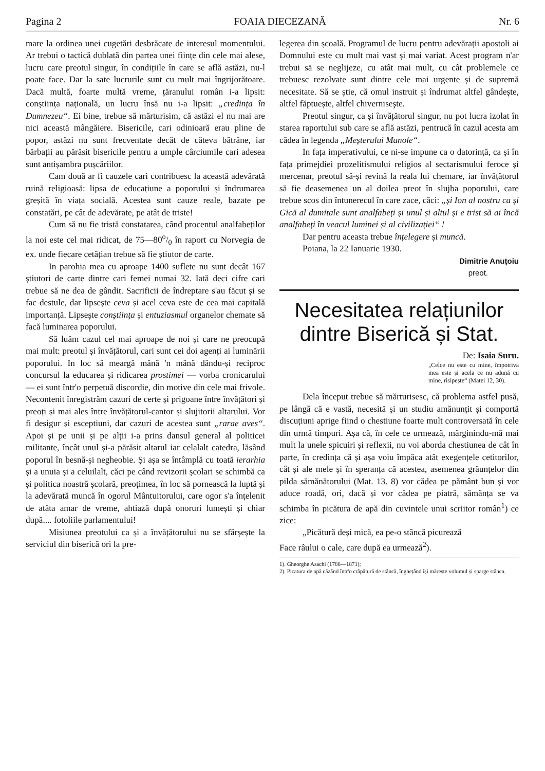Pagina 2 FOAIA DIECEZANĂ Nr. 6
mare la ordinea unei cugetări desbrăcate de interesul momentului. Ar trebui o tactică dublată din partea unei ființe din cele mai alese, lucru care preotul singur, în condițiile în care se află astăzi, nu-l poate face. Dar la sate lucrurile sunt cu mult mai îngrijorătoare. Dacă multă, foarte multă vreme, țăranului român i-a lipsit: conștiința națională, un lucru însă nu i-a lipsit: „credința în Dumnezeu“. Ei bine, trebue să mărturisim, că astăzi el nu mai are nici această mângăiere. Bisericile, cari odinioară erau pline de popor, astăzi nu sunt frecventate decât de câteva bătrâne, iar bărbații au părăsit bisericile pentru a umple cârciumile cari adesea sunt antișambra pușcăriilor.
Cam două ar fi cauzele cari contribuesc la această adevărată ruină religioasă: lipsa de educațiune a poporului și îndrumarea greșită în viața socială. Acestea sunt cauze reale, bazate pe constatări, pe cât de adevărate, pe atât de triste!
Cum să nu fie tristă constatarea, când procentul analfabeților la noi este cel mai ridicat, de 75—80o/0 în raport cu Norvegia de ex. unde fiecare cetățian trebue să fie știutor de carte.
In parohia mea cu aproape 1400 suflete nu sunt decât 167 știutori de carte dintre cari femei numai 32. Iată deci cifre cari trebue să ne dea de gândit. Sacrificii de îndreptare s'au făcut și se fac destule, dar lipsește ceva și acel ceva este de cea mai capitală importanță. Lipsește conștiința și entuziasmul organelor chemate să facă luminarea poporului.
Să luăm cazul cel mai aproape de noi și care ne preocupă mai mult: preotul și învățătorul, cari sunt cei doi agenți ai luminării poporului. In loc să meargă mână 'n mână dându-și reciproc concursul la educarea și ridicarea prostimei — vorba cronicarului — ei sunt într'o perpetuă discordie, din motive din cele mai frivole. Necontenit înregistrăm cazuri de certe și prigoane între învățători și preoți și mai ales între învățătorul-cantor și slujitorii altarului. Vor fi desigur și esceptiuni, dar cazuri de acestea sunt „rarae aves“. Apoi și pe unii și pe alții i-a prins dansul general al politicei militante, încât unul și-a părăsit altarul iar celalalt catedra, lăsând poporul în besnă-și negheobie. Și așa se întâmplă cu toată ierarhia și a unuia și a celuilalt, căci pe când revizorii școlari se schimbă ca și politica noastră școlară, preoțimea, în loc să pornească la luptă și la adevărată muncă în ogorul Mântuitorului, care ogor s'a înțelenit de atâta amar de vreme, ahtiază după onoruri lumești și chiar după.... fotoliile parlamentului!
Misiunea preotului ca și a învățătorului nu se sfârșește la serviciul din biserică ori la pre-
legerea din școală. Programul de lucru pentru adevărații apostoli ai Domnului este cu mult mai vast și mai variat. Acest program n'ar trebui să se neglijeze, cu atât mai mult, cu cât problemele ce trebuesc rezolvate sunt dintre cele mai urgente și de supremă necesitate. Să se știe, că omul instruit și îndrumat altfel gândește, altfel făptuește, altfel chiverniseşte.
Preotul singur, ca și învățătorul singur, nu pot lucra izolat în starea raportului sub care se află astăzi, pentrucă în cazul acesta am cădea în legenda „Meșterului Manole“.
In fața imperativului, ce ni-se impune ca o datorință, ca și în fața primejdiei prozelitismului religios al sectarismului feroce și mercenar, preotul să-și revină la reala lui chemare, iar învățătorul să fie deasemenea un al doilea preot în slujba poporului, care trebue scos din întunerecul în care zace, căci: „și Ion al nostru ca și Gică al dumitale sunt analfabeți și unul și altul și e trist să ai încă analfabeți în veacul luminei și al civilizației“ !
Dar pentru aceasta trebue înțelegere și muncă.
Poiana, la 22 Ianuarie 1930.
Dimitrie Anuțoiu
preot.
Necesitatea relațiunilor dintre Biserică și Stat.
De: Isaia Suru.
„Celce nu este cu mine, împotriva mea este și acela ce nu adună cu mine, risipește“ (Matei 12, 30).
Dela început trebue să mărturisesc, că problema astfel pusă, pe lângă că e vastă, necesită și un studiu amănunțit și comportă discuțiuni aprige fiind o chestiune foarte mult controversată în cele din urmă timpuri. Așa că, în cele ce urmează, mărginindu-mă mai mult la unele spicuiri și reflexii, nu voi aborda chestiunea de cât în parte, în credința că și așa voiu împăca atât exegențele cetitorilor, cât și ale mele și în speranța că acestea, asemenea grăunțelor din pilda sămănătorului (Mat. 13. 8) vor cădea pe pământ bun și vor aduce roadă, ori, dacă și vor cădea pe piatră, sămânța se va schimba în picătura de apă din cuvintele unui scriitor român<sup>1</sup>) ce zice:
„Picătură deși mică, ea pe-o stâncă picurează
Face râului o cale, care după ea urmează<sup>2</sup>).
1). Gheorghe Asachi (1788—1871);
2). Picatura de apă căzând într'o crăpătură de stâncă, înghețând își mărește volumul și sparge stânca.